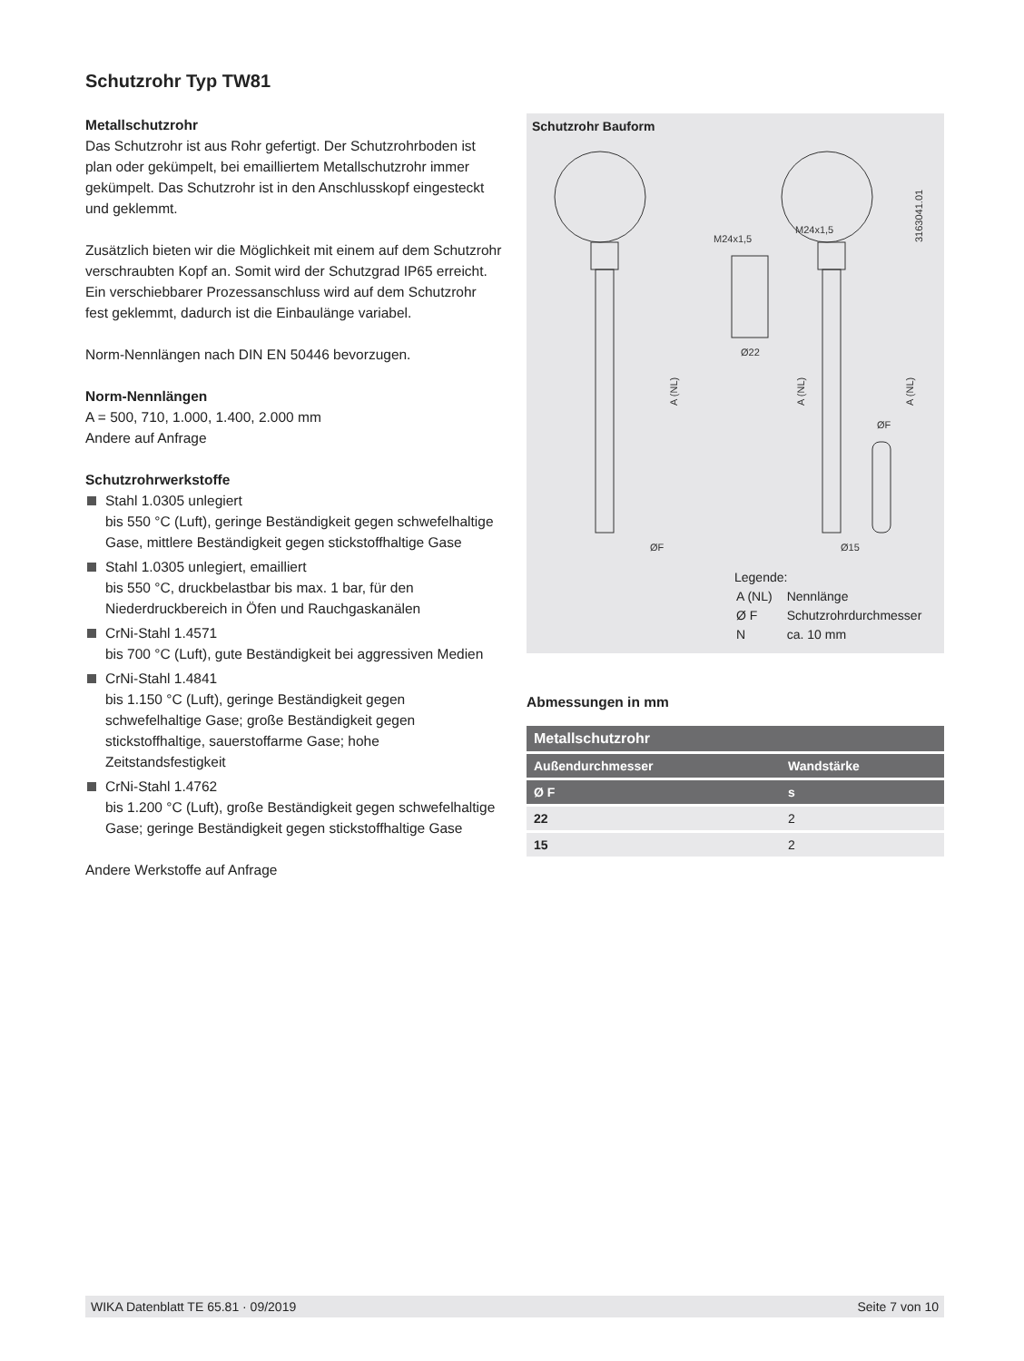Schutzrohr Typ TW81
Metallschutzrohr
Das Schutzrohr ist aus Rohr gefertigt. Der Schutzrohrboden ist plan oder gekümpelt, bei emailliertem Metallschutzrohr immer gekümpelt. Das Schutzrohr ist in den Anschlusskopf eingesteckt und geklemmt.
Zusätzlich bieten wir die Möglichkeit mit einem auf dem Schutzrohr verschraubten Kopf an. Somit wird der Schutzgrad IP65 erreicht. Ein verschiebbarer Prozessanschluss wird auf dem Schutzrohr fest geklemmt, dadurch ist die Einbaulänge variabel.
Norm-Nennlängen nach DIN EN 50446 bevorzugen.
Norm-Nennlängen
A = 500, 710, 1.000, 1.400, 2.000 mm
Andere auf Anfrage
Schutzrohrwerkstoffe
Stahl 1.0305 unlegiert
bis 550 °C (Luft), geringe Beständigkeit gegen schwefelhaltige Gase, mittlere Beständigkeit gegen stickstoffhaltige Gase
Stahl 1.0305 unlegiert, emailliert
bis 550 °C, druckbelastbar bis max. 1 bar, für den Niederdruckbereich in Öfen und Rauchgaskanälen
CrNi-Stahl 1.4571
bis 700 °C (Luft), gute Beständigkeit bei aggressiven Medien
CrNi-Stahl 1.4841
bis 1.150 °C (Luft), geringe Beständigkeit gegen schwefelhaltige Gase; große Beständigkeit gegen stickstoffhaltige, sauerstoffarme Gase; hohe Zeitstandsfestigkeit
CrNi-Stahl 1.4762
bis 1.200 °C (Luft), große Beständigkeit gegen schwefelhaltige Gase; geringe Beständigkeit gegen stickstoffhaltige Gase
Andere Werkstoffe auf Anfrage
Schutzrohr Bauform
ØF
Ø15
M24x1,5
M24x1,5
Ø22
ØF
3163041.01
A (NL)
A (NL)
A (NL)
Legende:
| A (NL) | Nennlänge |
| Ø F | Schutzrohrdurchmesser |
| N | ca. 10 mm |
Abmessungen in mm
| Metallschutzrohr | |
| --- | --- |
| Außendurchmesser | Wandstärke |
| Ø F | s |
| 22 | 2 |
| 15 | 2 |
WIKA Datenblatt TE 65.81 · 09/2019 Seite 7 von 10